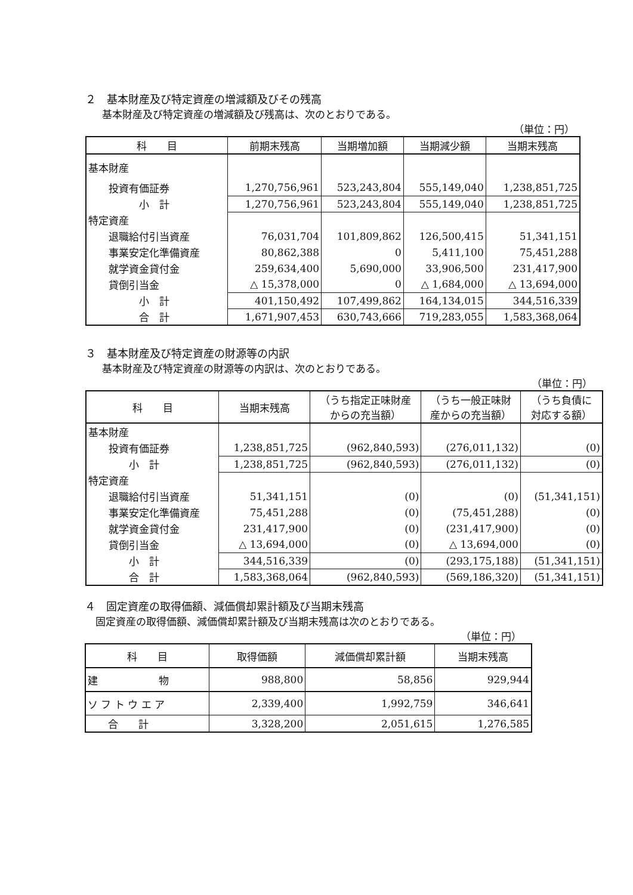２　基本財産及び特定資産の増減額及びその残高
基本財産及び特定資産の増減額及び残高は、次のとおりである。
（単位：円）
| 科 目 | 前期末残高 | 当期増加額 | 当期減少額 | 当期末残高 |
| --- | --- | --- | --- | --- |
| 基本財産 | | | | |
| 投資有価証券 | 1,270,756,961 | 523,243,804 | 555,149,040 | 1,238,851,725 |
| 小 計 | 1,270,756,961 | 523,243,804 | 555,149,040 | 1,238,851,725 |
| 特定資産 | | | | |
| 退職給付引当資産 | 76,031,704 | 101,809,862 | 126,500,415 | 51,341,151 |
| 事業安定化準備資産 | 80,862,388 | 0 | 5,411,100 | 75,451,288 |
| 就学資金貸付金 | 259,634,400 | 5,690,000 | 33,906,500 | 231,417,900 |
| 貸倒引当金 | △ 15,378,000 | 0 | △ 1,684,000 | △ 13,694,000 |
| 小 計 | 401,150,492 | 107,499,862 | 164,134,015 | 344,516,339 |
| 合 計 | 1,671,907,453 | 630,743,666 | 719,283,055 | 1,583,368,064 |
３　基本財産及び特定資産の財源等の内訳
基本財産及び特定資産の財源等の内訳は、次のとおりである。
（単位：円）
| 科 目 | 当期末残高 | （うち指定正味財産 からの充当額） | （うち一般正味財 産からの充当額） | （うち負債に 対応する額） |
| --- | --- | --- | --- | --- |
| 基本財産 | | | | |
| 投資有価証券 | 1,238,851,725 | (962,840,593) | (276,011,132) | (0) |
| 小 計 | 1,238,851,725 | (962,840,593) | (276,011,132) | (0) |
| 特定資産 | | | | |
| 退職給付引当資産 | 51,341,151 | (0) | (0) | (51,341,151) |
| 事業安定化準備資産 | 75,451,288 | (0) | (75,451,288) | (0) |
| 就学資金貸付金 | 231,417,900 | (0) | (231,417,900) | (0) |
| 貸倒引当金 | △ 13,694,000 | (0) | △ 13,694,000 | (0) |
| 小 計 | 344,516,339 | (0) | (293,175,188) | (51,341,151) |
| 合 計 | 1,583,368,064 | (962,840,593) | (569,186,320) | (51,341,151) |
４　固定資産の取得価額、減価償却累計額及び当期末残高
固定資産の取得価額、減価償却累計額及び当期末残高は次のとおりである。
（単位：円）
| 科 目 | 取得価額 | 減価償却累計額 | 当期末残高 |
| --- | --- | --- | --- |
| 建 物 | 988,800 | 58,856 | 929,944 |
| ソ フ ト ウ エ ア | 2,339,400 | 1,992,759 | 346,641 |
| 合 計 | 3,328,200 | 2,051,615 | 1,276,585 |